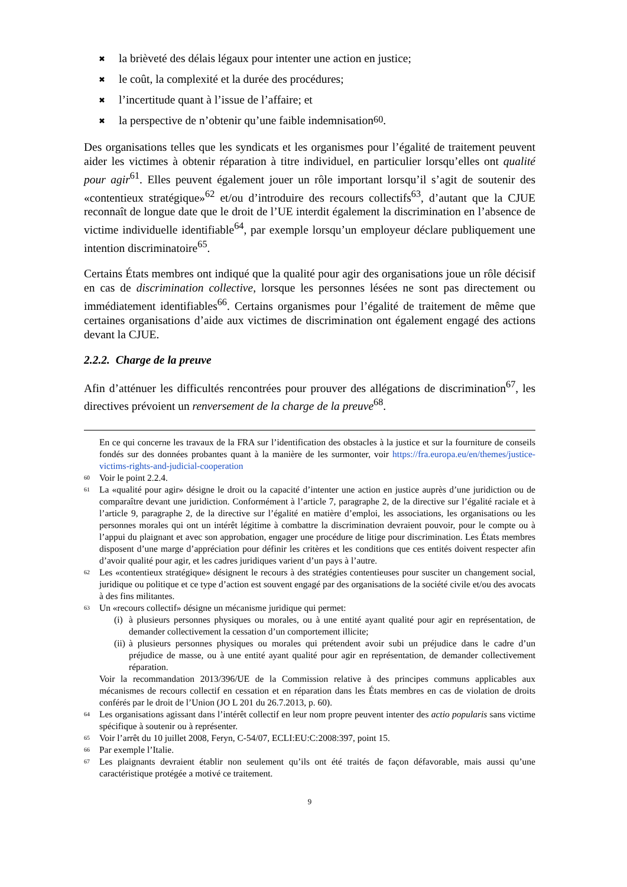✖ la brièveté des délais légaux pour intenter une action en justice;
✖ le coût, la complexité et la durée des procédures;
✖ l’incertitude quant à l’issue de l’affaire; et
✖ la perspective de n’obtenir qu’une faible indemnisation<sup>60</sup>.
Des organisations telles que les syndicats et les organismes pour l’égalité de traitement peuvent aider les victimes à obtenir réparation à titre individuel, en particulier lorsqu’elles ont qualité pour agir<sup>61</sup>. Elles peuvent également jouer un rôle important lorsqu’il s’agit de soutenir des «contentieux stratégique»<sup>62</sup> et/ou d’introduire des recours collectifs<sup>63</sup>, d’autant que la CJUE reconnaît de longue date que le droit de l’UE interdit également la discrimination en l’absence de victime individuelle identifiable<sup>64</sup>, par exemple lorsqu’un employeur déclare publiquement une intention discriminatoire<sup>65</sup>.
Certains États membres ont indiqué que la qualité pour agir des organisations joue un rôle décisif en cas de discrimination collective, lorsque les personnes lésées ne sont pas directement ou immédiatement identifiables<sup>66</sup>. Certains organismes pour l’égalité de traitement de même que certaines organisations d’aide aux victimes de discrimination ont également engagé des actions devant la CJUE.
2.2.2. Charge de la preuve
Afin d’atténuer les difficultés rencontrées pour prouver des allégations de discrimination<sup>67</sup>, les directives prévoient un renversement de la charge de la preuve<sup>68</sup>.
En ce qui concerne les travaux de la FRA sur l’identification des obstacles à la justice et sur la fourniture de conseils fondés sur des données probantes quant à la manière de les surmonter, voir https://fra.europa.eu/en/themes/justice-victims-rights-and-judicial-cooperation
60 Voir le point 2.2.4.
61 La «qualité pour agir» désigne le droit ou la capacité d’intenter une action en justice auprès d’une juridiction ou de comparaître devant une juridiction. Conformément à l’article 7, paragraphe 2, de la directive sur l’égalité raciale et à l’article 9, paragraphe 2, de la directive sur l’égalité en matière d’emploi, les associations, les organisations ou les personnes morales qui ont un intérêt légitime à combattre la discrimination devraient pouvoir, pour le compte ou à l’appui du plaignant et avec son approbation, engager une procédure de litige pour discrimination. Les États membres disposent d’une marge d’appréciation pour définir les critères et les conditions que ces entités doivent respecter afin d’avoir qualité pour agir, et les cadres juridiques varient d’un pays à l’autre.
62 Les «contentieux stratégique» désignent le recours à des stratégies contentieuses pour susciter un changement social, juridique ou politique et ce type d’action est souvent engagé par des organisations de la société civile et/ou des avocats à des fins militantes.
63 Un «recours collectif» désigne un mécanisme juridique qui permet:
(i) à plusieurs personnes physiques ou morales, ou à une entité ayant qualité pour agir en représentation, de demander collectivement la cessation d’un comportement illicite;
(ii) à plusieurs personnes physiques ou morales qui prétendent avoir subi un préjudice dans le cadre d’un préjudice de masse, ou à une entité ayant qualité pour agir en représentation, de demander collectivement réparation.
Voir la recommandation 2013/396/UE de la Commission relative à des principes communs applicables aux mécanismes de recours collectif en cessation et en réparation dans les États membres en cas de violation de droits conférés par le droit de l’Union (JO L 201 du 26.7.2013, p. 60).
64 Les organisations agissant dans l’intérêt collectif en leur nom propre peuvent intenter des actio popularis sans victime spécifique à soutenir ou à représenter.
65 Voir l’arrêt du 10 juillet 2008, Feryn, C-54/07, ECLI:EU:C:2008:397, point 15.
66 Par exemple l’Italie.
67 Les plaignants devraient établir non seulement qu’ils ont été traités de façon défavorable, mais aussi qu’une caractéristique protégée a motivé ce traitement.
9